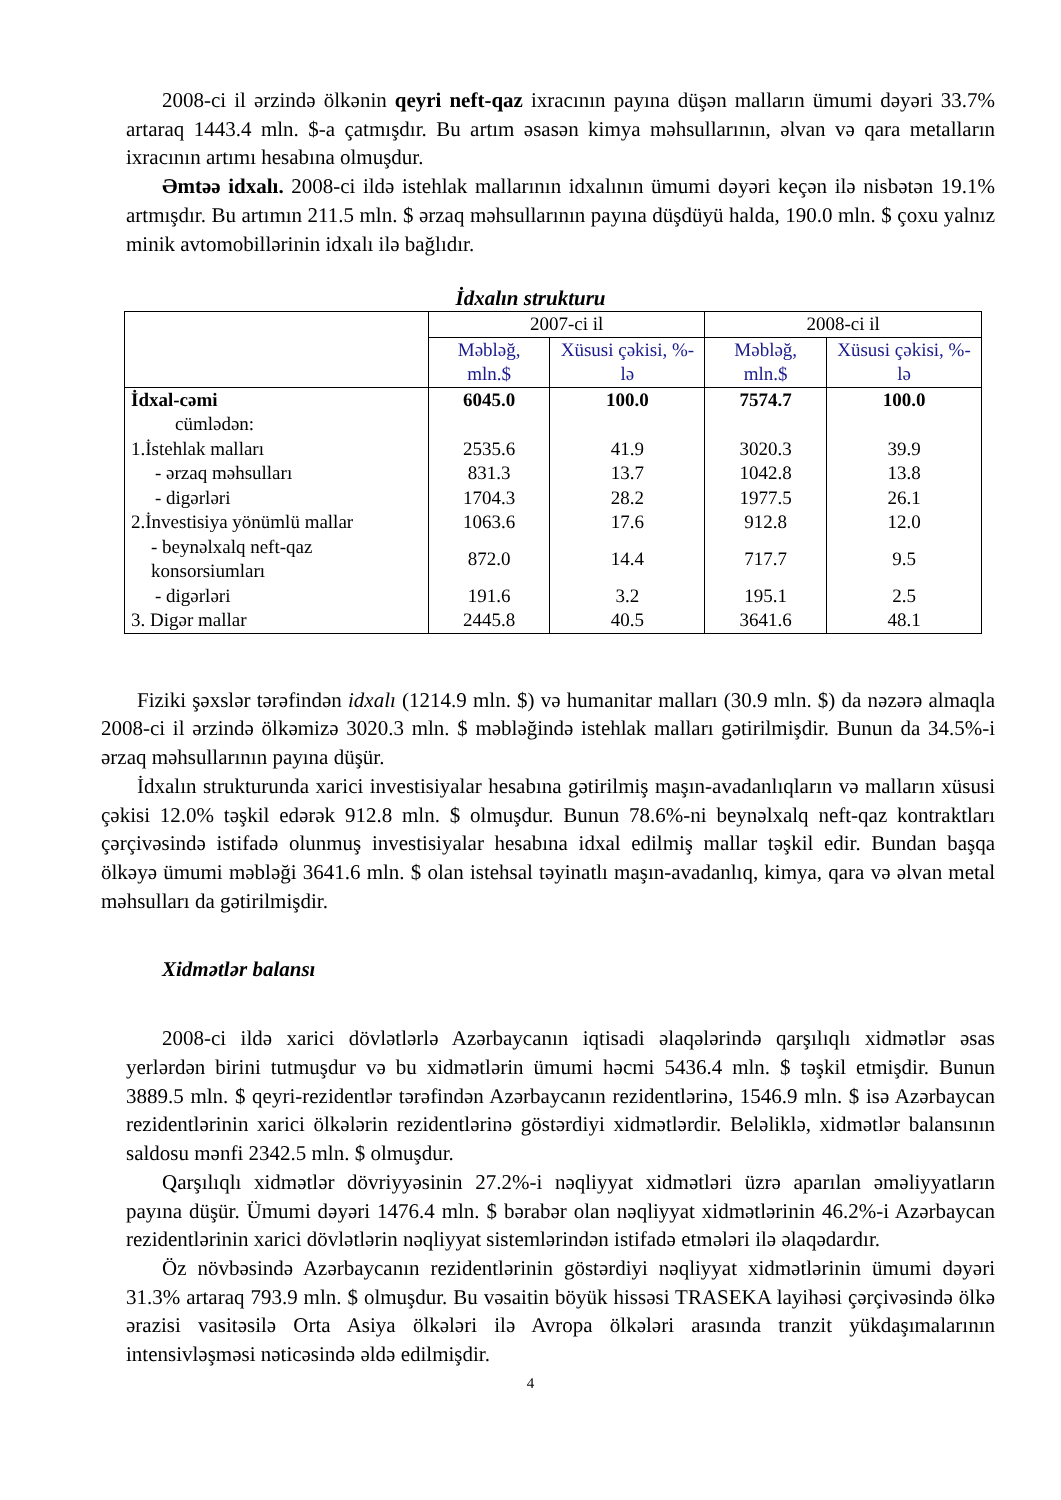2008-ci il ərzində ölkənin qeyri neft-qaz ixracının payına düşən malların ümumi dəyəri 33.7% artaraq 1443.4 mln. $-a çatmışdır. Bu artım əsasən kimya məhsullarının, əlvan və qara metalların ixracının artımı hesabına olmuşdur.
Əmtəə idxalı. 2008-ci ildə istehlak mallarının idxalının ümumi dəyəri keçən ilə nisbətən 19.1% artmışdır. Bu artımın 211.5 mln. $ ərzaq məhsullarının payına düşdüyü halda, 190.0 mln. $ çoxu yalnız minik avtomobillərinin idxalı ilə bağlıdır.
İdxalın strukturu
| | 2007-ci il | | 2008-ci il | |
| --- | --- | --- | --- | --- |
| | Məbləğ, mln.$ | Xüsusi çəkisi, %-lə | Məbləğ, mln.$ | Xüsusi çəkisi, %-lə |
| İdxal-cəmi | 6045.0 | 100.0 | 7574.7 | 100.0 |
| cümlədən: | | | | |
| 1.İstehlak malları | 2535.6 | 41.9 | 3020.3 | 39.9 |
| - ərzaq məhsulları | 831.3 | 13.7 | 1042.8 | 13.8 |
| - digərləri | 1704.3 | 28.2 | 1977.5 | 26.1 |
| 2.İnvestisiya yönümlü mallar | 1063.6 | 17.6 | 912.8 | 12.0 |
| - beynəlxalq neft-qaz konsorsiumları | 872.0 | 14.4 | 717.7 | 9.5 |
| - digərləri | 191.6 | 3.2 | 195.1 | 2.5 |
| 3. Digər mallar | 2445.8 | 40.5 | 3641.6 | 48.1 |
Fiziki şəxslər tərəfindən idxalı (1214.9 mln. $) və humanitar malları (30.9 mln. $) da nəzərə almaqla 2008-ci il ərzində ölkəmizə 3020.3 mln. $ məbləğində istehlak malları gətirilmişdir. Bunun da 34.5%-i ərzaq məhsullarının payına düşür.
İdxalın strukturunda xarici investisiyalar hesabına gətirilmiş maşın-avadanlıqların və malların xüsusi çəkisi 12.0% təşkil edərək 912.8 mln. $ olmuşdur. Bunun 78.6%-ni beynəlxalq neft-qaz kontraktları çərçivəsində istifadə olunmuş investisiyalar hesabına idxal edilmiş mallar təşkil edir. Bundan başqa ölkəyə ümumi məbləği 3641.6 mln. $ olan istehsal təyinatlı maşın-avadanlıq, kimya, qara və əlvan metal məhsulları da gətirilmişdir.
Xidmətlər balansı
2008-ci ildə xarici dövlətlərlə Azərbaycanın iqtisadi əlaqələrində qarşılıqlı xidmətlər əsas yerlərdən birini tutmuşdur və bu xidmətlərin ümumi həcmi 5436.4 mln. $ təşkil etmişdir. Bunun 3889.5 mln. $ qeyri-rezidentlər tərəfindən Azərbaycanın rezidentlərinə, 1546.9 mln. $ isə Azərbaycan rezidentlərinin xarici ölkələrin rezidentlərinə göstərdiyi xidmətlərdir. Beləliklə, xidmətlər balansının saldosu mənfi 2342.5 mln. $ olmuşdur.
Qarşılıqlı xidmətlər dövriyyəsinin 27.2%-i nəqliyyat xidmətləri üzrə aparılan əməliyyatların payına düşür. Ümumi dəyəri 1476.4 mln. $ bərabər olan nəqliyyat xidmətlərinin 46.2%-i Azərbaycan rezidentlərinin xarici dövlətlərin nəqliyyat sistemlərindən istifadə etmələri ilə əlaqədardır.
Öz növbəsində Azərbaycanın rezidentlərinin göstərdiyi nəqliyyat xidmətlərinin ümumi dəyəri 31.3% artaraq 793.9 mln. $ olmuşdur. Bu vəsaitin böyük hissəsi TRASEKA layihəsi çərçivəsində ölkə ərazisi vasitəsilə Orta Asiya ölkələri ilə Avropa ölkələri arasında tranzit yükdaşımalarının intensivləşməsi nəticəsində əldə edilmişdir.
4